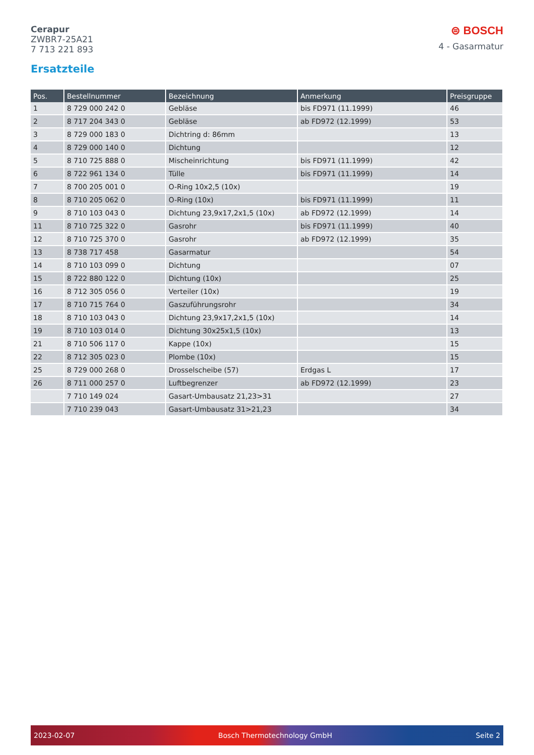Cerapur
ZWBR7-25A21
7 713 221 893
⊜ BOSCH
4 - Gasarmatur
Ersatzteile
| Pos. | Bestellnummer | Bezeichnung | Anmerkung | Preisgruppe |
| --- | --- | --- | --- | --- |
| 1 | 8 729 000 242 0 | Gebläse | bis FD971 (11.1999) | 46 |
| 2 | 8 717 204 343 0 | Gebläse | ab FD972 (12.1999) | 53 |
| 3 | 8 729 000 183 0 | Dichtring d: 86mm | | 13 |
| 4 | 8 729 000 140 0 | Dichtung | | 12 |
| 5 | 8 710 725 888 0 | Mischeinrichtung | bis FD971 (11.1999) | 42 |
| 6 | 8 722 961 134 0 | Tülle | bis FD971 (11.1999) | 14 |
| 7 | 8 700 205 001 0 | O-Ring 10x2,5 (10x) | | 19 |
| 8 | 8 710 205 062 0 | O-Ring (10x) | bis FD971 (11.1999) | 11 |
| 9 | 8 710 103 043 0 | Dichtung 23,9x17,2x1,5 (10x) | ab FD972 (12.1999) | 14 |
| 11 | 8 710 725 322 0 | Gasrohr | bis FD971 (11.1999) | 40 |
| 12 | 8 710 725 370 0 | Gasrohr | ab FD972 (12.1999) | 35 |
| 13 | 8 738 717 458 | Gasarmatur | | 54 |
| 14 | 8 710 103 099 0 | Dichtung | | 07 |
| 15 | 8 722 880 122 0 | Dichtung (10x) | | 25 |
| 16 | 8 712 305 056 0 | Verteiler (10x) | | 19 |
| 17 | 8 710 715 764 0 | Gaszuführungsrohr | | 34 |
| 18 | 8 710 103 043 0 | Dichtung 23,9x17,2x1,5 (10x) | | 14 |
| 19 | 8 710 103 014 0 | Dichtung 30x25x1,5 (10x) | | 13 |
| 21 | 8 710 506 117 0 | Kappe (10x) | | 15 |
| 22 | 8 712 305 023 0 | Plombe (10x) | | 15 |
| 25 | 8 729 000 268 0 | Drosselscheibe (57) | Erdgas L | 17 |
| 26 | 8 711 000 257 0 | Luftbegrenzer | ab FD972 (12.1999) | 23 |
| | 7 710 149 024 | Gasart-Umbausatz 21,23>31 | | 27 |
| | 7 710 239 043 | Gasart-Umbausatz 31>21,23 | | 34 |
2023-02-07 Bosch Thermotechnology GmbH Seite 2